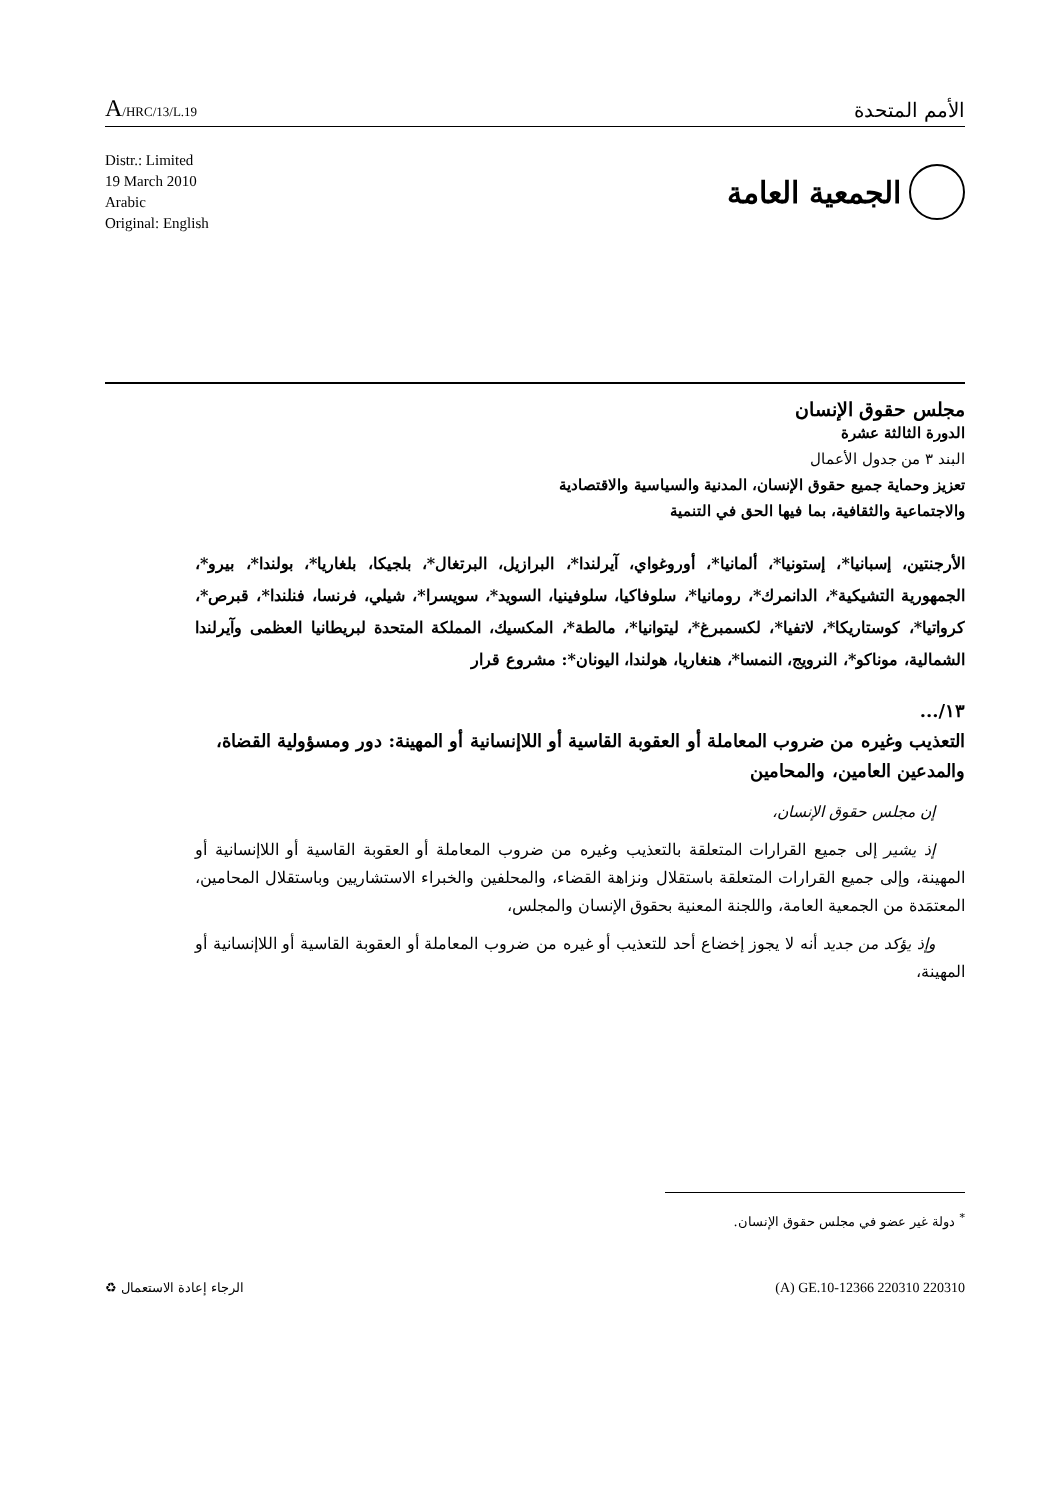A/HRC/13/L.19
الأمم المتحدة
Distr.: Limited
19 March 2010
Arabic
Original: English
الجمعية العامة
مجلس حقوق الإنسان
الدورة الثالثة عشرة
البند ٣ من جدول الأعمال
تعزيز وحماية جميع حقوق الإنسان، المدنية والسياسية والاقتصادية
والاجتماعية والثقافية، بما فيها الحق في التنمية
الأرجنتين، إسبانيا*، إستونيا*، ألمانيا*، أوروغواي، آيرلندا*، البرازيل، البرتغال*، بلجيكا، بلغاريا*، بولندا*، بيرو*، الجمهورية التشيكية*، الدانمرك*، رومانيا*، سلوفاكيا، سلوفينيا، السويد*، سويسرا*، شيلي، فرنسا، فنلندا*، قبرص*، كرواتيا*، كوستاريكا*، لاتفيا*، لكسمبرغ*، ليتوانيا*، مالطة*، المكسيك، المملكة المتحدة لبريطانيا العظمى وآيرلندا الشمالية، موناكو*، النرويج، النمسا*، هنغاريا، هولندا، اليونان*: مشروع قرار
١٣/...
التعذيب وغيره من ضروب المعاملة أو العقوبة القاسية أو اللاإنسانية أو المهينة: دور ومسؤولية القضاة، والمدعين العامين، والمحامين
إن مجلس حقوق الإنسان،
إذ يشير إلى جميع القرارات المتعلقة بالتعذيب وغيره من ضروب المعاملة أو العقوبة القاسية أو اللاإنسانية أو المهينة، وإلى جميع القرارات المتعلقة باستقلال ونزاهة القضاء، والمحلفين والخبراء الاستشاريين وباستقلال المحامين، المعتمَدة من الجمعية العامة، واللجنة المعنية بحقوق الإنسان والمجلس،
وإذ يؤكد من جديد أنه لا يجوز إخضاع أحد للتعذيب أو غيره من ضروب المعاملة أو العقوبة القاسية أو اللاإنسانية أو المهينة،
<sup>*</sup> دولة غير عضو في مجلس حقوق الإنسان.
الرجاء إعادة الاستعمال ♻ (A) GE.10-12366 220310 220310